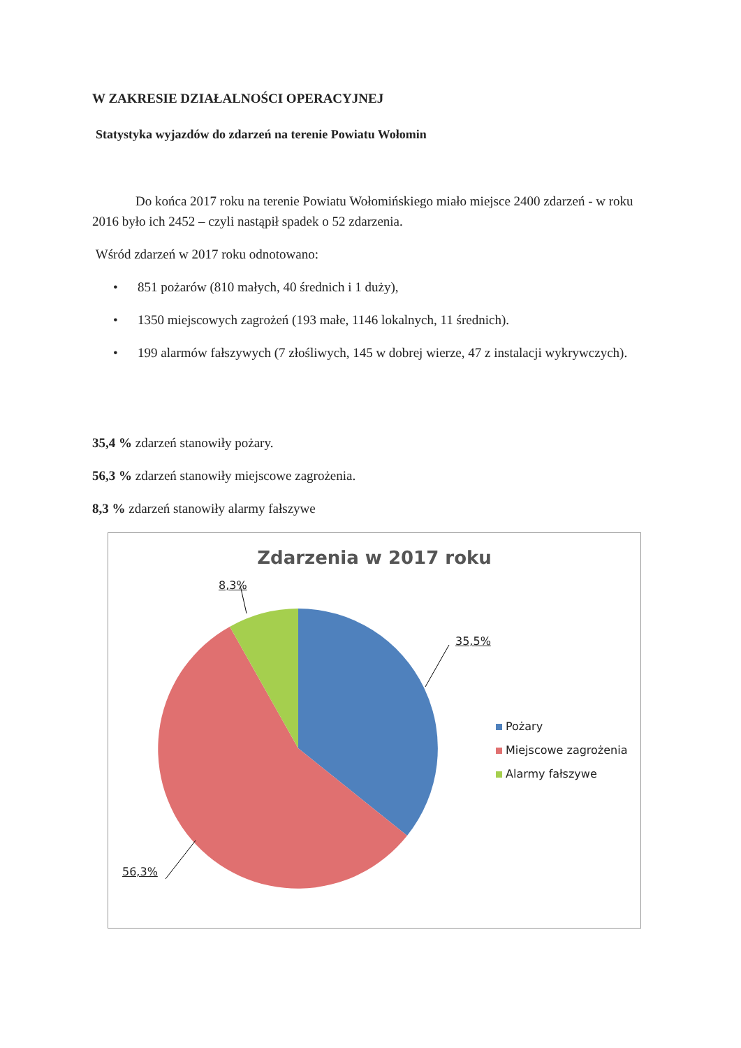W ZAKRESIE DZIAŁALNOŚCI OPERACYJNEJ
Statystyka wyjazdów do zdarzeń na terenie Powiatu Wołomin
Do końca 2017 roku na terenie Powiatu Wołomińskiego miało miejsce 2400 zdarzeń - w roku 2016 było ich 2452 – czyli nastąpił spadek o 52 zdarzenia.
Wśród zdarzeń w 2017 roku odnotowano:
• 851 pożarów (810 małych, 40 średnich i 1 duży),
• 1350 miejscowych zagrożeń (193 małe, 1146 lokalnych, 11 średnich).
• 199 alarmów fałszywych (7 złośliwych, 145 w dobrej wierze, 47 z instalacji wykrywczych).
35,4 % zdarzeń stanowiły pożary.
56,3 % zdarzeń stanowiły miejscowe zagrożenia.
8,3 % zdarzeń stanowiły alarmy fałszywe
Zdarzenia w 2017 roku
8,3%
35,5%
56,3%
Pożary
Miejscowe zagrożenia
Alarmy fałszywe